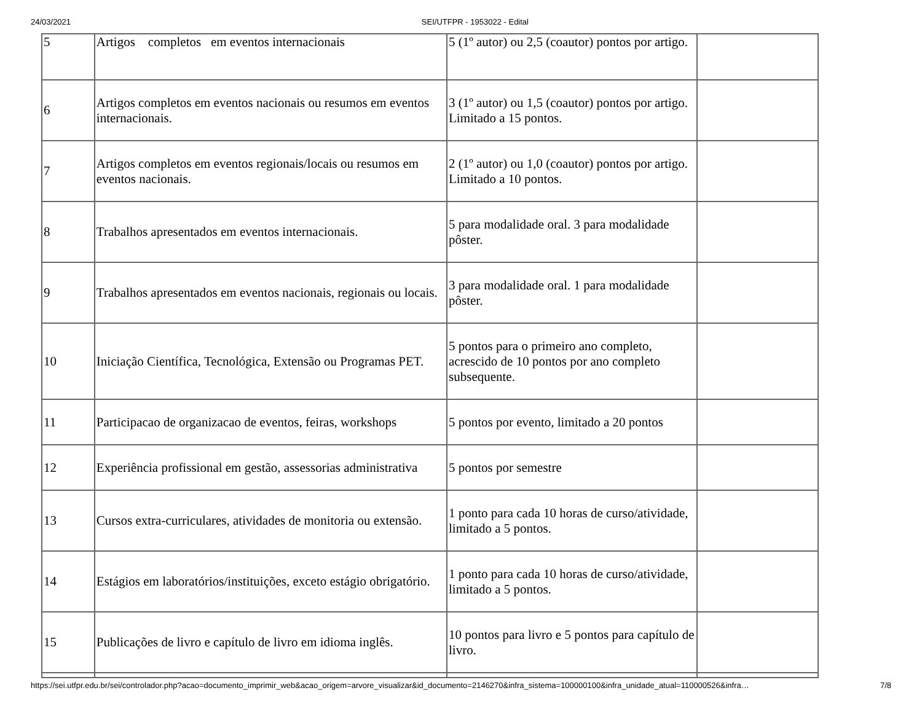24/03/2021 SEI/UTFPR - 1953022 - Edital
| 5 | Artigos completos em eventos internacionais | 5 (1º autor) ou 2,5 (coautor) pontos por artigo. | |
| 6 | Artigos completos em eventos nacionais ou resumos em eventos internacionais. | 3 (1º autor) ou 1,5 (coautor) pontos por artigo. Limitado a 15 pontos. | |
| 7 | Artigos completos em eventos regionais/locais ou resumos em eventos nacionais. | 2 (1º autor) ou 1,0 (coautor) pontos por artigo. Limitado a 10 pontos. | |
| 8 | Trabalhos apresentados em eventos internacionais. | 5 para modalidade oral. 3 para modalidade pôster. | |
| 9 | Trabalhos apresentados em eventos nacionais, regionais ou locais. | 3 para modalidade oral. 1 para modalidade pôster. | |
| 10 | Iniciação Científica, Tecnológica, Extensão ou Programas PET. | 5 pontos para o primeiro ano completo, acrescido de 10 pontos por ano completo subsequente. | |
| 11 | Participacao de organizacao de eventos, feiras, workshops | 5 pontos por evento, limitado a 20 pontos | |
| 12 | Experiência profissional em gestão, assessorias administrativa | 5 pontos por semestre | |
| 13 | Cursos extra-curriculares, atividades de monitoria ou extensão. | 1 ponto para cada 10 horas de curso/atividade, limitado a 5 pontos. | |
| 14 | Estágios em laboratórios/instituições, exceto estágio obrigatório. | 1 ponto para cada 10 horas de curso/atividade, limitado a 5 pontos. | |
| 15 | Publicações de livro e capítulo de livro em idioma inglês. | 10 pontos para livro e 5 pontos para capítulo de livro. | |
https://sei.utfpr.edu.br/sei/controlador.php?acao=documento_imprimir_web&acao_origem=arvore_visualizar&id_documento=2146270&infra_sistema=100000100&infra_unidade_atual=110000526&infra… 7/8